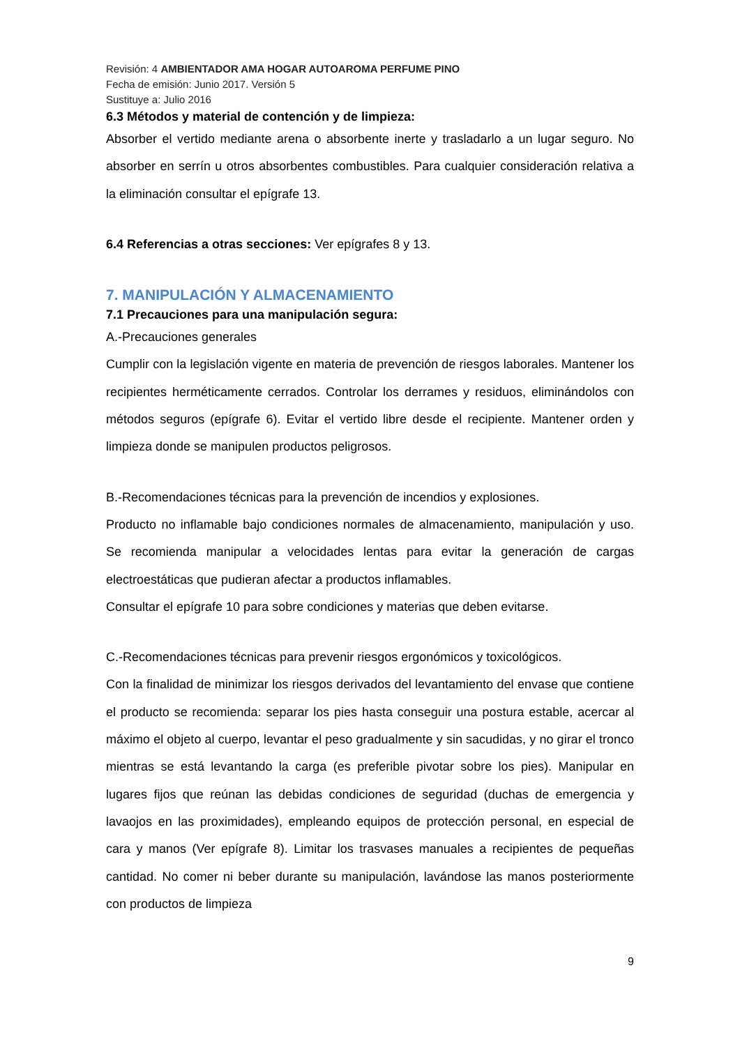Revisión: 4 AMBIENTADOR AMA HOGAR AUTOAROMA PERFUME PINO
Fecha de emisión: Junio 2017. Versión 5
Sustituye a: Julio 2016
6.3 Métodos y material de contención y de limpieza:
Absorber el vertido mediante arena o absorbente inerte y trasladarlo a un lugar seguro. No absorber en serrín u otros absorbentes combustibles. Para cualquier consideración relativa a la eliminación consultar el epígrafe 13.
6.4 Referencias a otras secciones: Ver epígrafes 8 y 13.
7. MANIPULACIÓN Y ALMACENAMIENTO
7.1 Precauciones para una manipulación segura:
A.-Precauciones generales
Cumplir con la legislación vigente en materia de prevención de riesgos laborales. Mantener los recipientes herméticamente cerrados. Controlar los derrames y residuos, eliminándolos con métodos seguros (epígrafe 6). Evitar el vertido libre desde el recipiente. Mantener orden y limpieza donde se manipulen productos peligrosos.
B.-Recomendaciones técnicas para la prevención de incendios y explosiones.
Producto no inflamable bajo condiciones normales de almacenamiento, manipulación y uso. Se recomienda manipular a velocidades lentas para evitar la generación de cargas electroestáticas que pudieran afectar a productos inflamables.
Consultar el epígrafe 10 para sobre condiciones y materias que deben evitarse.
C.-Recomendaciones técnicas para prevenir riesgos ergonómicos y toxicológicos.
Con la finalidad de minimizar los riesgos derivados del levantamiento del envase que contiene el producto se recomienda: separar los pies hasta conseguir una postura estable, acercar al máximo el objeto al cuerpo, levantar el peso gradualmente y sin sacudidas, y no girar el tronco mientras se está levantando la carga (es preferible pivotar sobre los pies). Manipular en lugares fijos que reúnan las debidas condiciones de seguridad (duchas de emergencia y lavaojos en las proximidades), empleando equipos de protección personal, en especial de cara y manos (Ver epígrafe 8). Limitar los trasvases manuales a recipientes de pequeñas cantidad. No comer ni beber durante su manipulación, lavándose las manos posteriormente con productos de limpieza
9